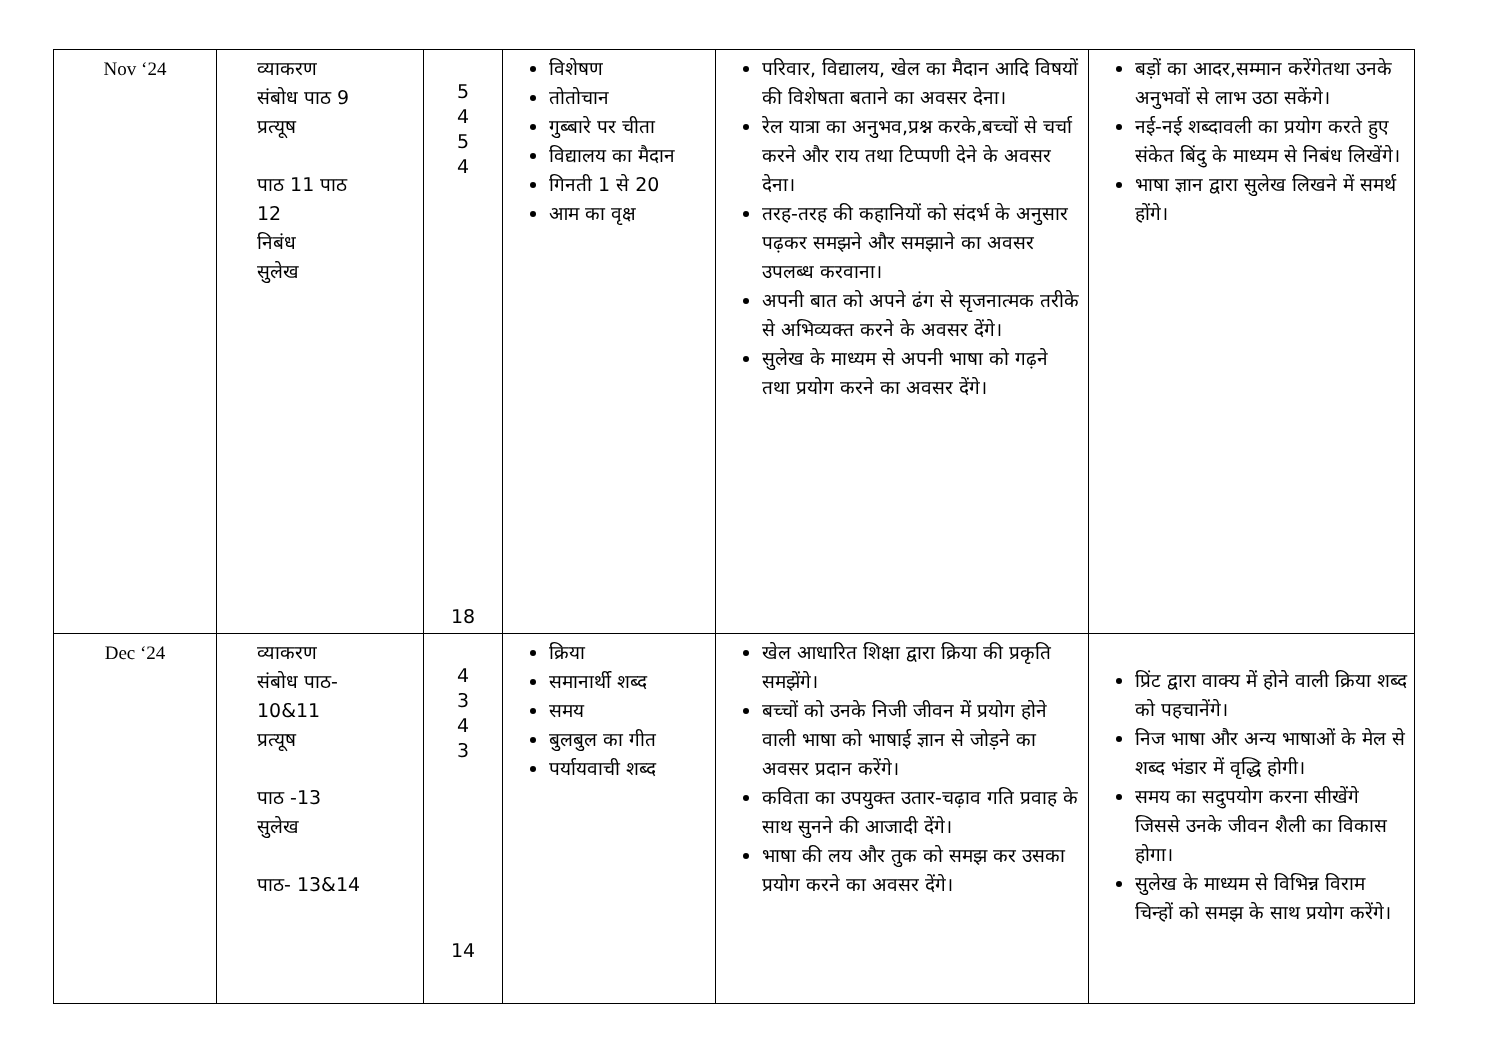| Nov ‘24 | व्याकरण संबोध पाठ 9 प्रत्यूष पाठ 11 पाठ 12 निबंध सुलेख | 5 4 5 4 18 | विशेषण तोतोचान गुब्बारे पर चीता विद्यालय का मैदान गिनती 1 से 20 आम का वृक्ष | परिवार, विद्यालय, खेल का मैदान आदि विषयों की विशेषता बताने का अवसर देना। रेल यात्रा का अनुभव,प्रश्न करके,बच्चों से चर्चा करने और राय तथा टिप्पणी देने के अवसर देना। तरह-तरह की कहानियों को संदर्भ के अनुसार पढ़कर समझने और समझाने का अवसर उपलब्ध करवाना। अपनी बात को अपने ढंग से सृजनात्मक तरीके से अभिव्यक्त करने के अवसर देंगे। सुलेख के माध्यम से अपनी भाषा को गढ़ने तथा प्रयोग करने का अवसर देंगे। | बड़ों का आदर,सम्मान करेंगेतथा उनके अनुभवों से लाभ उठा सकेंगे। नई-नई शब्दावली का प्रयोग करते हुए संकेत बिंदु के माध्यम से निबंध लिखेंगे। भाषा ज्ञान द्वारा सुलेख लिखने में समर्थ होंगे। |
| Dec ‘24 | व्याकरण संबोध पाठ- 10&11 प्रत्यूष पाठ -13 सुलेख पाठ- 13&14 | 4 3 4 3 14 | क्रिया समानार्थी शब्द समय बुलबुल का गीत पर्यायवाची शब्द | खेल आधारित शिक्षा द्वारा क्रिया की प्रकृति समझेंगे। बच्चों को उनके निजी जीवन में प्रयोग होने वाली भाषा को भाषाई ज्ञान से जोड़ने का अवसर प्रदान करेंगे। कविता का उपयुक्त उतार-चढ़ाव गति प्रवाह के साथ सुनने की आजादी देंगे। भाषा की लय और तुक को समझ कर उसका प्रयोग करने का अवसर देंगे। | प्रिंट द्वारा वाक्य में होने वाली क्रिया शब्द को पहचानेंगे। निज भाषा और अन्य भाषाओं के मेल से शब्द भंडार में वृद्धि होगी। समय का सदुपयोग करना सीखेंगे जिससे उनके जीवन शैली का विकास होगा। सुलेख के माध्यम से विभिन्न विराम चिन्हों को समझ के साथ प्रयोग करेंगे। |